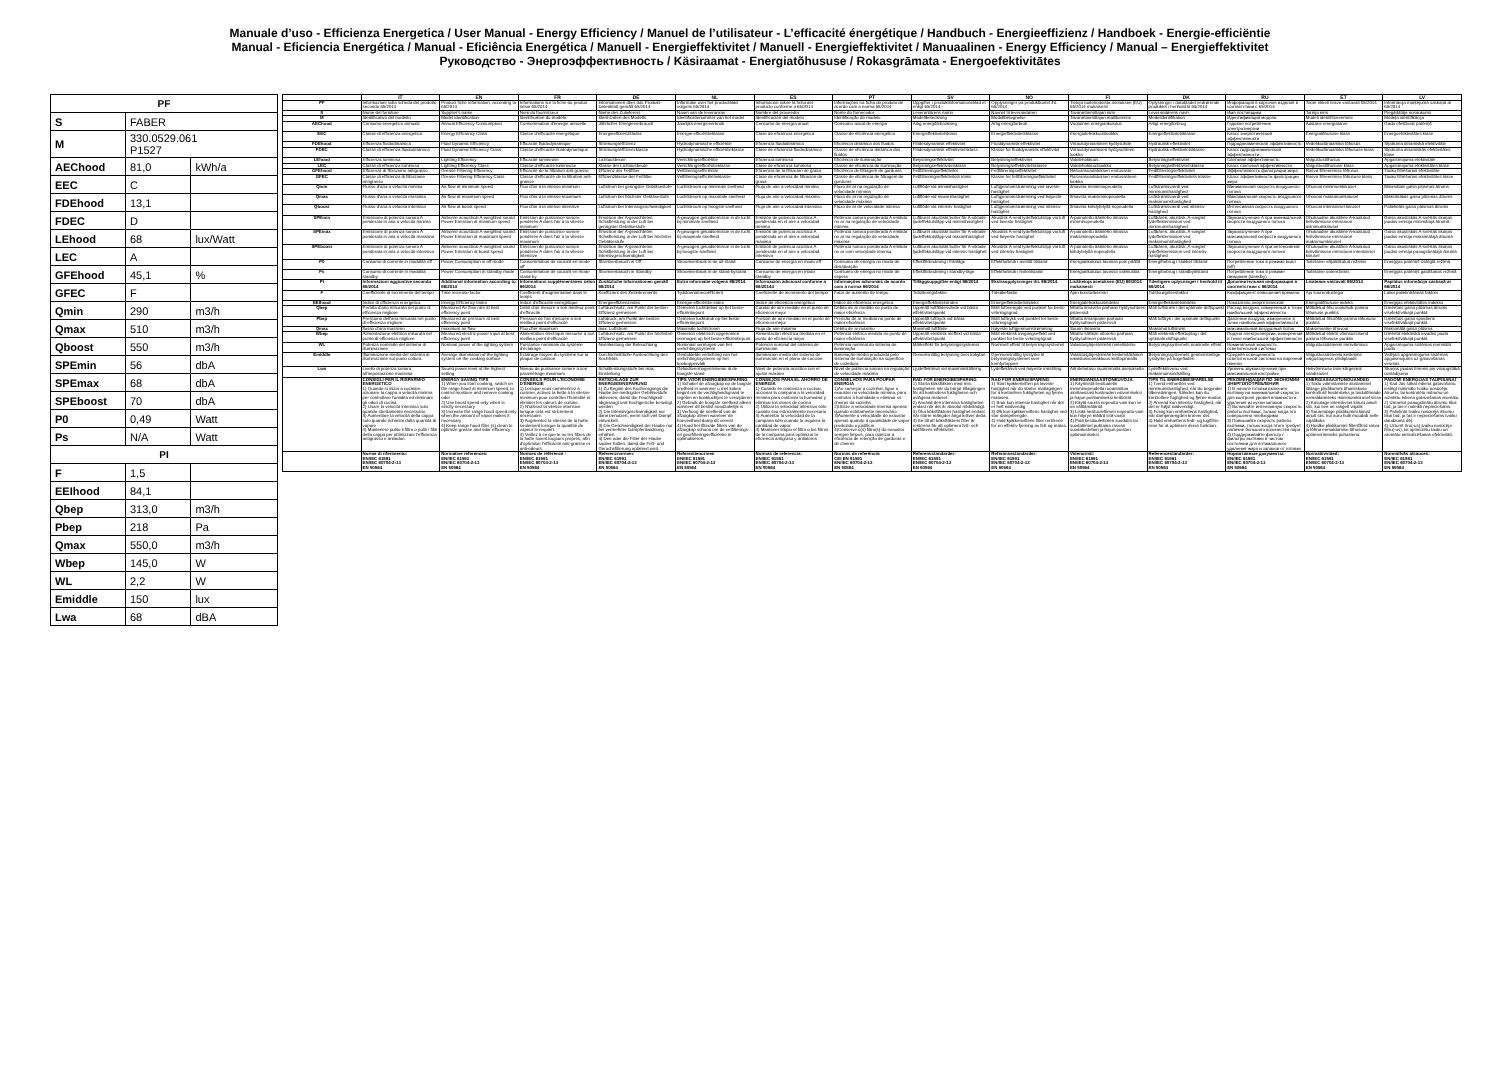Manuale d’uso - Efficienza Energetica / User Manual - Energy Efficiency / Manuel de l’utilisateur - L’efficacité énergétique / Handbuch - Energieeffizienz / Handboek - Energie-efficiëntie
Manual - Eficiencia Energética / Manual - Eficiência Energética / Manuell - Energieffektivitet / Manuell - Energieffektivitet / Manuaalinen - Energy Efficiency / Manual – Energieffektivitet
Руководство - Энергоэффективность / Käsiraamat - Energiatõhususe / Rokasgrāmata - Energoefektivitātes
| PF | | |
| --- | --- | --- |
| S | FABER | |
| M | 330.0529.061 P1527 | |
| AEChood | 81,0 | kWh/a |
| EEC | C | |
| FDEhood | 13,1 | |
| FDEC | D | |
| LEhood | 68 | lux/Watt |
| LEC | A | |
| GFEhood | 45,1 | % |
| GFEC | F | |
| Qmin | 290 | m3/h |
| Qmax | 510 | m3/h |
| Qboost | 550 | m3/h |
| SPEmin | 56 | dbA |
| SPEmax | 68 | dbA |
| SPEboost | 70 | dbA |
| P0 | 0,49 | Watt |
| Ps | N/A | Watt |
| PI | | |
| F | 1,5 | |
| EEIhood | 84,1 | |
| Qbep | 313,0 | m3/h |
| Pbep | 218 | Pa |
| Qmax | 550,0 | m3/h |
| Wbep | 145,0 | W |
| WL | 2,2 | W |
| Emiddle | 150 | lux |
| Lwa | 68 | dBA |
| | IT | EN | FR | DE | NL | ES | PT | SV | NO | FI | DK | RU | ET | LV |
| --- | --- | --- | --- | --- | --- | --- | --- | --- | --- | --- | --- | --- | --- | --- |
| PF | Informazioni sulla scheda del prodotto secondo 65/2014 | Product fiche information, according to 65/2014 | Informations sur la fiche du produit selon 65/2014 | Informationen über das Produkt-Datenblatt gemäß 65/2014 | Informatie over het productblad volgens 65/2014 | Información sobre la ficha del producto conforme a 65/2014 | Informações na ficha do produto de acordo com a norma 65/2014 | Uppgifter i produktinformationsblad et enligt 65/2014 | Opplysninger på produktkortet iht. 65/2014 | Tietoja tuotetiedoista asetuksen (EU) 65/2014 mukaisesti | Oplysninger i databladet vedrørende produktet i henhold til 65/2014 | Информация в карточке изделия в соответствии с 65/2014 | Toote etiketi teave vastavalt 65/2014 | Informācija marķējumā saskaņā ar 65/2014 |
| S | Nome del fornitore | Supplier's name | Nom du fournisseur | Name des Zulieferers | Naam van de leverancier | Nombre del proveedor | Nome do fornecedor | Leverantörens namn | Navnet til leverandøren | Tavarantoimittajan nimi | Leverandørens navn | Имя поставщика | Tarnija nimi | Piegādātāja nosaukums |
| M | Identificativo del modello | Model identification | Identification du modèle | Ident-Daten des Modells | Identificatienummer van het model | Identificación del modelo | Identificação do modelo | Modellbeteckning | Modellbetegnelse | Tavarantoimittajan mallitunniste | Modelidentifikation | Идентификация модели | Mudeli identifitseerimine | Modeļa identifikācija |
| AEChood | Consumo energetico annuale | Annual Efficiency Consumption | Consommation d'énergie annuelle | Jährlicher Energieverbrauch | Jaarlijks energieverbruik | Consumo de energía anual | Consumo anual de energia | Årlig energiförbrukning | Årlig energiforbruk | Vuotuinen energiankulutus | Årligt energiforbrug | Годовое потребление электроэнергии | Aastane energiatarve | Gada efektīvais patēriņš |
| EEC | Classe di efficienza energetica | Energy Efficiency Class | Classe d'efficacité énergétique | Energieeffizienzklasse | Energie-efficiëntieklasse | Clase de eficiencia energética | Classe de eficiência energética | Energieffektivitetsklass | Energieffektivitetsklasse | Energiatehokkuusluokka | Energieffektivitetsklasse | Класс энергетической эффективности | Energiatõhususe klass | Energoefektivitātes klase |
| FDEhood | Efficienza fluidodinamica | Fluid Dynamic Efficiency | Efficacité fluidodynamique | Strömungseffizienz | Hydrodynamische efficiëntie | Eficiencia fluidodinámica | Eficiência dinâmica dos fluidos | Flödesdynamisk effektivitet | Fluiddynamisk effektivitet | Virtausdynaaminen hyötysuhde | Hydraulisk effektivitet | Гидродинамическая эффективность | Vedelikudünaamika tõhusus | Šķidruma dinamiskā efektivitāte |
| FDEC | Classe di efficienza fluidodinamica | Fluid Dynamic Efficiency Class | Classe d'efficacité fluidodynamique | Strömungseffizienzklasse | Hydrodynamische efficiëntieklasse | Clase de eficiencia fluidodinámica | Classe de eficiência dinâmica dos fluidos | Flödesdynamisk effektivitetsklass | Klasse for fluiddynamisk effektivitet | Virtausdynaamisen hyötysuhteen luokka | Hydraulisk effektivitetsklasse | Класс гидродинамической эффективности | Vedelikudünaamika tõhususe klass | Šķidruma dinamiskās efektivitātes klase |
| LEhood | Efficienza luminosa | Lighting Efficiency | Efficacité lumineuse | Lichtausbeute | Verlichtingsefficiëntie | Eficiencia luminosa | Eficiência de iluminação | Belysningseffektivitet | Belysningseffektivitet | Valotehokkuus | Belysningseffektivitet | Световая эффективность | Valgustustõhusus | Apgaismojuma efektivitāte |
| LEC | Classe di efficienza luminosa | Lighting Efficiency Class | Classe d'efficacité lumineuse | Klasse der Lichtausbeute | Verlichtingsefficiëntieklasse | Clase de eficiencia luminosa | Classe de eficiência de iluminação | Belysningseffektivitetsklass | Belysningseffektivitetsklasse | Valotehokkuusluokka | Belysningseffektivitetsklasse | Класс световой эффективности | Valgustustõhususe klass | Apgaismojuma efektivitātes klase |
| GFEhood | Efficienza di filtrazione antigrasso | Grease Filtering Efficiency | Efficacité de la filtration anti-graisse | Effizienz der Fettfilter | Vetfilteringsefficiëntie | Eficiencia de la filtración de grasa | Eficiência de filtragem de gorduras | Fettfiltreringseffektivitet | Fettfiltreringseffektivitet | Rasvansuodatuksen erotusaste | Fedtfiltreringseffektivitet | Эффективность фильтрации жира | Rasva filtreerimise tõhusus | Tauku filtrēšanas efektivitāte |
| GFEC | Classe di efficienza di filtrazione antigrasso | Grease Filtering Efficiency Class | Classe d'efficacité de la filtration anti-graisse | Effizienzklasse der Fettfilter | Vetfilteringsefficiëntieklasse | Clase de eficiencia de filtración de grasa | Classe de eficiência de filtragem de gorduras | Fettfiltreringseffektivitets klass | Klasse for fettfiltreringseffektivitet | Rasvansuodatuksen erotusasteen luokka | Fedtfiltreringseffektivitets klasse | Класс эффективности фильтрации жира | Rasva filtreerimise tõhususe klass | Tauku filtrēšanas efektivitātes klase |
| Qmin | Flusso d'aria a velocità minima | Air flow at minimum speed | Flux d'air à la vitesse minimum | Luftstrom bei geringster Gebläsestufe | Luchtstroom op minimale snelheid | Flujo de aire a velocidad mínima | Fluxo de ar na regulação de velocidade mínima | Luftflöde vid minimihastighet | Luftgjennomstrømming ved laveste hastighet | Ilmavirta miniminopeudella | Luftstrømsværdi ved minimumshastighed | Минимальная скорость воздушного потока | Õhuvool miinimumkiirusel | Minimālais gaisa plūsmas ātrums |
| Qmax | Flusso d'aria a velocità massima | Air flow at maximum speed | Flux d'air à la vitesse maximum | Luftstrom bei höchster Gebläsestufe | Luchtstroom op maximale snelheid | Flujo de aire a velocidad máxima | Fluxo de ar na regulação de velocidade máxima | Luftflöde vid maximihastighet | Luftgjennomstrømming ved høyeste hastighet | Ilmavirta maksiminopeudella | Luftstrømsværdi ved maksimumshastighed | Максимальная скорость воздушного потока | Õhuvool maksimumkiirusel | Maksimālais gaisa plūsmas ātrums |
| Qboost | Flusso d'aria a velocità intensiva | Air flow at boost speed | Flux d'air à la vitesse intensive | Luftstrom bei Intensivgeschwindigkeit | Luchtstroom op hoogste snelheid | Flujo de aire a velocidad intensiva | Fluxo de ar de velocidade intensa | Luftflöde vid intensiv hastighet | Luftgjennomstrømming ved intensiv hastighet | Ilmavirta kiihdytetyllä nopeudella | Luftstrømsværdi ved intensiv hastighed | Интенсивная скорость воздушного потока | Õhuvool intensiivsel kiirusel | Palielināts gaisa plūsmas ātrums |
| SPEmin | Emissione di potenza sonora A ponderata in aria a velocità minima | Airborne acoustical A-weighted sound Power Emission at minimum speed | Émission de puissance sonore pondérée A dans l'air à la vitesse minimum | Emission der A-gewichteten Schallleistung in der Luft bei geringster Gebläsestufe | A-gewogen geluidsemissie in de lucht bij minimale snelheid | Emisión de potencia acústica A ponderada en el aire a velocidad mínima | Potência sonora ponderada A emitida no ar na regulação de velocidade mínima | Luftburet akustiskt buller för A-viktade ljudeffektutsläpp vid minimihastighet | Akustisk A-veid lydeffektutslipp via luft ved laveste hastighet | A-painotettu ääniteho ilmassa miniminopeudella | Luftbåren, akustisk, A-vægtet lydeffektemission ved minimumshastighed | Звукоизлучение A при минимальной скорости воздушного потока | Õhukaudne akustiline A-kaalutud helivõimsuse emissioon miinimumkiirusel | Gaisa akustiskās A-svērtās skaņas jaudas emisija minimālajā ātrumā |
| SPEmax | Emissione di potenza sonora A ponderata in aria a velocità massima | Airborne acoustical A-weighted sound Power Emission at maximum speed | Émission de puissance sonore pondérée A dans l'air à la vitesse maximum | Emission der A-gewichteten Schallleistung in der Luft bei höchster Gebläsestufe | A-gewogen geluidsemissie in de lucht bij maximale snelheid | Emisión de potencia acústica A ponderada en el aire a velocidad máxima | Potência sonora ponderada A emitida no ar na regulação de velocidade máxima | Luftburet akustiskt buller för A-viktade ljudeffektutsläpp vid maximihastighet | Akustisk A-veid lydeffektutslipp via luft ved høyeste hastighet | A-painotettu ääniteho ilmassa maksiminopeudella | Luftbåren, akustisk, A-vægtet lydeffektemission ved maksimumshastighed | Звукоизлучение A при максимальной скорости воздушного потока | Õhukaudne akustiline A-kaalutud helivõimsuse emissioon maksimumkiirusel | Gaisa akustiskās A-svērtās skaņas jaudas emisija maksimālajā ātrumā |
| SPEboost | Emissione di potenza sonora A ponderata in aria a velocità intensiva | Airborne acoustical A-weighted sound Power Emission at boost speed | Émission de puissance sonore pondérée A dans l'air à la vitesse intensive | Emission der A-gewichteten Schallleistung in der Luft bei Intensivgeschwindigkeit | A-gewogen geluidsemissie in de lucht bij hoogste snelheid | Emisión de potencia acústica A ponderada en el aire a velocidad intensiva | Potência sonora ponderada A emitida no ar com velocidade intensa | Luftburet akustiskt buller för A-viktade ljudeffektutsläpp vid intensiv hastighet | Akustisk A-veid lydeffektutslipp via luft ved intensiv hastighet | A-painotettu ääniteho ilmassa kiihdytetyllä nopeudella | Luftbåren, akustisk, A-vægtet lydeffektemission ved intensiv hastighed | Звукоизлучение A при интенсивной скорости воздушного потока | Õhukaudne akustiline A-kaalutud helivõimsuse emissioon intensiivsel kiirusel | Gaisa akustiskās A-svērtās skaņas jaudas emisija paaugstinātajā ātrumā |
| P0 | Consumo di corrente in modalità off | Power Consumption in off mode | Consommation de courant en mode off | Stromverbrauch in Off | Stroomverbruik in de uit-stand | Consumo de energía en modo off | Consumo de energia no modo de desativação | Effektförbrukning i frånläge | Effektforbruk i avslått tilstand | Energiankulutus tavassa pois päältä | Energiforbrug i slukket tilstand | Потребление тока в режиме выкл (off) | Toitetarve väljalülitatud režiimis | Enerģijas patēriņš izslēgtā režīmā |
| Ps | Consumo di corrente in modalità standby | Power Consumption in standby mode | Consommation de courant en mode stand-by | Stromverbrauch in Standby | Stroomverbruik in de stand-bystand | Consumo de energía en modo standby | Consumo de energia no modo de espera | Effektförbrukning i standby-läge | Effektforbruk i hviletilstand | Energiankulutus tavassa valmiustila | Energiforbrug i standbytilstand | Потребление тока в режиме ожидания (standby) | Toitetarve ooterežiimis | Enerģijas patēriņš gaidīšanas režīmā |
| PI | Informazioni aggiuntive secondo 66/2014 | Additional information according to 66/2014 | Informations supplémentaires selon 66/2014 | Zusätzliche Informationen gemäß 66/2014 | Extra informatie volgens 66/2014 | Información adicional conforme a 66/20144 | Informações adicionais de acordo com a norma 66/2014 | Tilläggsuppgifter enligt 66/2014 | Ekstraopplysninger iht. 66/2014 | Lisätietoja asetuksen (EU) 66/2014 mukaisesti | Yderligere oplysninger i henhold til 66/2014 | Дополнительная информация в соответствии с 66/2014 | Lisateave vastavalt 66/2014 | Papildus informācija saskaņā ar 66/2014 |
| F | Coefficiente di incremento del tempo | Time increase factor | Coefficient d'augmentation dans le temps | Koeffizient des Zeitinkrements | Tijdstoenamecoëfficiënt | Coeficiente de incremento del tiempo | Fator de aumento de tempo | Tidsökningsfaktor | Tidsøkefaktor | Ajan korotuskerroin | Tidsforøgelsesfaktor | Коэффициент повышения времени | Aja suurendustegur | Laika palielināšanās faktors |
| EEIhood | Indice di efficienza energetica | Energy Efficiency Index | Indice d'efficacité énergétique | Energieeffizienzindex | Energie-efficiëntie-index | Índice de eficiencia energética | Índice de eficiência energética | Energieffektivitetsindex | Energieffektivitetsindeks | Energiatehokkuusindeksi | Energieffektivitetsindeks | Показатель энергетической | Energiatõhususe indeks | Enerģijas efektivitātes indekss |
| Qbep | Portata d'aria misurata nel punto di efficienza migliore | Measured Air flow rate at best efficiency point | Débit d'air mesuré à son meilleur point d'efficacité | Luftdurchsatz, am Punkt der besten Effizienz gemessen | Gemeten luchtdebiet op het beste-efficiëntiepunt | Caudal de aire medido en el punto de eficiencia mejor | Débito de ar medido no ponto de maior eficiência | Uppmätt luftflödesvärde vid bästa effektivitetspunkt | Målt luftmengde ved punktet for beste virkningsgrad | Mitattu ilmavirta parhaan hyötysuhteen pisteessä | Målt luftstrøm i det optimale driftspunkt | Расход воздуха, измеренный в точке наибольшей эффективности | Mõõdetud õhu vooluhulk parima tõhususe punktis | Izmērītais gaisa plūsmas ātrums visefektīvākajā punktā |
| Pbep | Pressione dell'aria misurata nel punto di efficienza migliore | Measured air pressure at best efficiency point | Pression de l'air mesurée à son meilleur point d'efficacité | Luftdruck, am Punkt der besten Effizienz gemessen | Gemeten luchtdruk op het beste-efficiëntiepunt | Presión de aire medido en el punto de eficiencia mejor | Pressão de ar medida no ponto de maior eficiência | Uppmätt lufttryck vid bästa effektivitetspunkt | Målt lufttrykk ved punktet for beste virkningsgrad | Mitattu ilmanpaine parhaan hyötysuhteen pisteessä | Målt lufttryk i det optimale driftspunkt | Давление воздуха, измеренное в точке наибольшей эффективности | Mõõdetud õhurõhk parima tõhususe punktis | Izmērītais gaisa spiediens visefektīvākajā punktā |
| Qmax | flusso d'aria massimo | maximum air flow | Flux d'air maximum | max. Luftstrom | Maximale luchtstroom | Flujo de aire máximo | Débito de ar máximo | Maximalt luftflöde | Høyeste luftgjennomstrømming | Suurin ilmavirta | Maksimal luftstrøm | максимальный воздушный поток | Maksimaalne õhuvool | Maksimālā gaisa plūsma |
| Wbep | Alimentazione elettrica misurata nel punto di efficienza migliore | Measured electric power input at best efficiency point | Alimentation électrique mesurée à son meilleur point d'efficacité | Luftdurchsatz, am Punkt der höchsten Effizienz gemessen | Gemeten elektrisch opgenomen vermogen op het beste-efficiëntiepunt | Alimentación eléctrica medida en el punto de eficiencia mejor | Potência elétrica medida no ponto de maior eficiência | Uppmätt elektrisk ineffekt vid bästa effektivitetspunkt | Målt elektrisk inngangseffekt ved punktet for beste virkningsgrad | Mitattu sähkön ottoteho parhaan hyötysuhteen pisteessä | Målt elektrisk effektoptag i det optimale driftspunkt | Подача электроэнергии, измеренная в точке наибольшей эффективности | Mõõdetud elektri võimsussisend parima tõhususe punktis | Izmērītā elektriskā ievades jauda visefektīvākajā punktā |
| WL | Potenza nominale del sistema di illuminazione | Nominal power of the lighting system | Puissance nominale du système d'éclairage | Nennleistung der Beleuchtung | Nominaal vermogen van het verlichtingssysteem | Potencia nominal del sistema de iluminación | Potência nominal do sistema de iluminação | Märkeffekt för belysningssystemet | Nominell effekt til belysningssystemet | Valaistusjärjestelmän nimellisteho | Belysningssystemets nominelle effekt | Номинальная мощность осветительной системы | Valgustussüsteemi nimivõimsus | Apgaismojuma sistēmas nominālā jauda |
| Emiddle | Illuminazione media del sistema di illuminazione sul piano cottura | Average illumination of the lighting system on the cooking surface | Éclairage moyen du système sur la plaque de cuisson | Durchschnittliche Ausleuchtung des Kochfelds | Gemiddelde verlichting van het verlichtingssysteem op het kookoppervlak | Iluminación media del sistema de iluminación en el plano de cocción | Iluminação média produzida pelo sistema de iluminação na superfície de cozedura | Genomsnittlig belysning över kokytan | Gjennomsnittlig lysstyrke til belysningssystemet over komfyrtoppen | Valaistusjärjestelmän keskimääräinen valaistusvoimakkuus keittopinnalla | Belysningssystemets gennemsnitlige lysstyrke på kogefladen | Средняя освещенность осветительной системы на варочной панели | Valgustussüsteemi keskmine valgustugevus pliidiplaadil | Vidējais apgaismojuma sistēmas apgaismojums uz gatavošanas virsmas |
| Lwa | Livello di potenza sonora all'impostazione massima | Sound power level at the highest setting | Niveau de puissance sonore à son paramétrage maximum | Schallleistungsstufe bei max. Einstellung | Geluidsvermogensniveau in de hoogste stand | Nivel de potencia acústica con el ajuste máximo | Nível de potência sonora na regulação de velocidade máxima | Ljudeffektnivå vid maximiinställning | Lydeffektnivå ved høyeste innstilling | Äänitehotaso suurimmalla asetuksella | Lydeffektniveau ved maksimumsindstilling | Уровень звукоизлучения при максимальной настройке | Helivõimsuse tase kõrgeimal seadistusel | Skaņas jaudas līmenis pie visaugstākā uzstādījuma |
| | CONSIGLI PER IL RISPARMIO ENERGETICO 1) Quando si inizia a cucinare, azionare la cappa a velocità minima per controllare l'umidità ed eliminare gli odori di cucina 2) Usare la velocità intensiva solo quando strettamente necessario 3) Aumentare la velocità della cappa solo quando richiesto dalla quantità di vapore 4) Mantenere pulito il filtro o puliti i filtri della cappa per ottimizzare l'efficienza antigrasso e antiodori. | ENERGY SAVING TIPS 1) When you start cooking, switch on the range hood at minimum speed, to control moisture and remove cooking odor 2) Use boost speed only when is strictly necessary 3) Increase the range hood speed only when the amount of vapor makes it necessary 4) Keep range hood filter (s) clean to optimize grease and odor efficiency . | CONSEILS POUR L'ÉCONOMIE D'ÉNERGIE 1) Lorsque vous commencez à cuisiner, activez la hotte à la vitesse minimum pour contrôler l'humidité et éliminer les odeurs de cuisine. 2) N'utilisez la vitesse intensive lorsque cela est strictement nécessaire. 3) Augmentez la vitesse de la hotte seulement lorsque la quantité de vapeur le requiert. 4) Veillez à ce que le ou les filtres de la hotte soient toujours propres, afin d'optimiser l'efficacité anti-graisse et anti-odeurs. | RATSCHLÄGE ZUR ENERGIEEINSPARUNG 1) Zu Beginn des Kochvorgangs die Haube bei niedrigster Gebläsestufe aktivieren, damit die Feuchtigkeit abgesaugt und Kochgerüche beseitigt werden 2) Die Intensivgeschwindigkeit nur dann benutzen, wenn sich viel Dampf entwickelt. 3) Die Geschwindigkeit der Haube nur bei vermehrter Dampfentwicklung erhöhen 4) Den oder die Filter der Haube sauber halten, damit die Fett- und Geruchsfilterung optimiert wird. | TIPS VOOR ENERGIEBESPARING 1) Schakel de afzuigkap op de laagste snelheid in wanneer u met koken begint om de vochtigheidsgraad te regelen en kookluchtjes te verwijderen 2) Gebruik de hoogste snelheid alleen wanneer dit beslist noodzakelijk is 3) Verhoog de snelheid van de afzuigkap alleen wanneer de hoeveelheid damp dit vereist 4) Houd het filter/de filters van de afzuigkap schoon om de vetfilterings- en geurfilteringsefficiëntie te optimaliseren. | CONSEJOS PARA EL AHORRO DE ENERGÍA 1) Cuando se comienza a cocinar, accionar la campana a la velocidad mínima para controlar la humedad y eliminar los olores de cocina 2) Utilizar la velocidad intensiva sólo cuando sea estrictamente necesario 3) Aumentar la velocidad de la campana sólo cuando lo requiera la cantidad de vapor 4) Mantener limpio el filtro o los filtros de la campana para optimizar la eficiencia antigrasa y antiolores | CONSELHOS PARA POUPAR ENERGIA 1)Ao começar a cozinhar, ligue o exaustor na velocidade mínima, para controlar a humidade e eliminar os cheiros da cozinha 2)Utilize a velocidade intensa apenas quando estritamente necessário 3)Aumente a velocidade do exaustor apenas quando a quantidade de vapor produzido o justificar 4)Conserve o(s) filtro(s) do exaustor sempre limpos, para otimizar a eficiência de retenção de gorduras e de cheiros | RÅD FÖR ENERGIBESPARING 1) Starta köksfläkten med min. hastigheten när du börjar tillagningen för att kontrollera fuktigheten och avlägsna matoset. 2) Använd den intensiva hastigheten endast när det är absolut nödvändigt. 3) Öka köksfläktens hastighet endast när större mängder ånga kräver detta. 4) Se till att köksfläktens filter är rent/rena för att optimera fett- och luktfiltrens effektivitet. | RÅD FOR ENERGISPARING 1) Start kjøkkenviften på laveste hastighet når du starter matlagingen for å kontrollere fuktigheten og fjerne matosen. 2) Bruk kun intensiv hastighet når det er helt nødvendig 3) Øk kun kjøkkenviftens hastighet ved stor dampmengde. 4) Hold kjøkkenviftens filter rent/rene for en effektiv fjerning av fett og matos. | ENERGIANSÄÄSTÖNEUVOJA 1) Käynnistä liesituuletin miniminopeudella ruoanlaittoa aloittaessasi kosteuden valvomiseksi ja hajun poistamiseksi keittiöstä 2) Käytä suurta nopeutta vain kun se on välttämätöntä 3) Lisää liesituulettimen nopeutta vain kun höyryn määrä sitä vaatii 4) Pidä liesituulettimen suodatin tai suodattimet puhtaina rasvan suodatustehon ja hajun poiston optimoimiseksi | TIPS TIL ENERGIBESPARELSE 1) Tænd emhætten ved minimumshastighed, når du begynder tilberedningen. Således kan du kontrollere fugtighed og fjerne mados. 2) Anvend kun intensiv hastighed, når det er højst nødvendigt. 3) Forøg kun emhættens hastighed, når dampmængden kræver det. 4) Hold emhættens fedt- og lugtfiltre rene for at optimere deres funktion. | РЕКОМЕНДАЦИИ ПО ЭКОНОМИИ ЭНЕРГОПОТРЕБЛЕНИЯ 1) В начале готовки включите вытяжку на минимальной скорости для контроля уровня влажности и удаления из кухни запахов 2) Включайте интенсивную скорость работы вытяжки, только когда это совершенно необходимо 3) Повышайте скорость работы вытяжки, только когда этого требует наличие большого количества пара 4) Поддерживайте фильтр / фильтры вытяжки в чистом состоянии для оптимального удаления жира и запахов от готовки. | ENERGIASÄÄSTUNÕUANDED 1) Toidu valmistamise alustamisel lülitage pliidikummi õhuniiskuse kontrolli all hoidmiseks ja toidulõhnade eemaldamiseks miinimumkiirusel sisse 2) Kasutage intensiivset kiirust ainult siis, kui see on rangelt vajalik 3) Suurendage pliidikummi kiirust ainult siis, kui auru hulk muudab selle vajalikuks 4) Hoidke pliidikummi filter/filtrid rasva ja lõhna eemaldamise tõhususe optimeerimiseks puhastena. | PADOMI ENERĢIJAS TAUPĪŠANAI 1) Kad Jūs sākat ēdiena gatavošanu, ieslēgt minimālo tvaiku nosūcēja ātrumu, lai kontrolētu mitrumu un aizvāktu ēdiena gatavošanas aromātu. 2) Izmantot paaugstinātu ātrumu tikai tad, ja tas ir noteikti nepieciešams. 3) Palielināt tvaiku nosūcēja ātrumu tikai tad, ja tas ir nepieciešams tvaiku daudzuma dēļ. 4) Uzturēt tīru(-us) tvaiku nosūcēja filtru(-us), lai optimizētu tauku un aromātu neitralizēšanas efektivitāti. |
| | Norme di riferimento: EN/IEC 61591 EN/IEC 60704-2-13 EN 50564 | Normative references: EN/IEC 61591 EN/IEC 60704-2-13 EN 50564 | Normes de référence : EN/IEC 61591 EN/IEC 60704-2-13 EN 50564 | Referenznormen: EN/IEC 61591 EN/IEC 60704-2-13 EN 50564 | Referentienormen EN/IEC 61591 EN/IEC 60704-2-13 EN 50564 | Normas de referencia: EN/IEC 61591 EN/IEC 60704-2-13 EN 50564 | Normas de referência: CEI EN 61591 EN/IEC 60704-2-13 EN 50564 | Referensstandarder: EN/IEC 61591 EN/IEC 60704-2-13 EN 50564 | Referansestandarder: EN/IEC 61591 EN/IEC 60704-2-13 EN 50564 | Viitenormit: EN/IEC 61591 EN/IEC 60704-2-13 EN 50564 | Referencestandarder: EN/IEC 61591 EN/IEC 60704-2-13 EN 50564 | Нормативные документы: EN/IEC 61591 EN/IEC 60704-2-13 EN 50564 | Normatiivviited: EN/IEC 61591 EN/IEC 60704-2-13 EN 50564 | Normatīvās atsauces: EN/IEC 61591 EN/IEC 60704-2-13 EN 50564 |